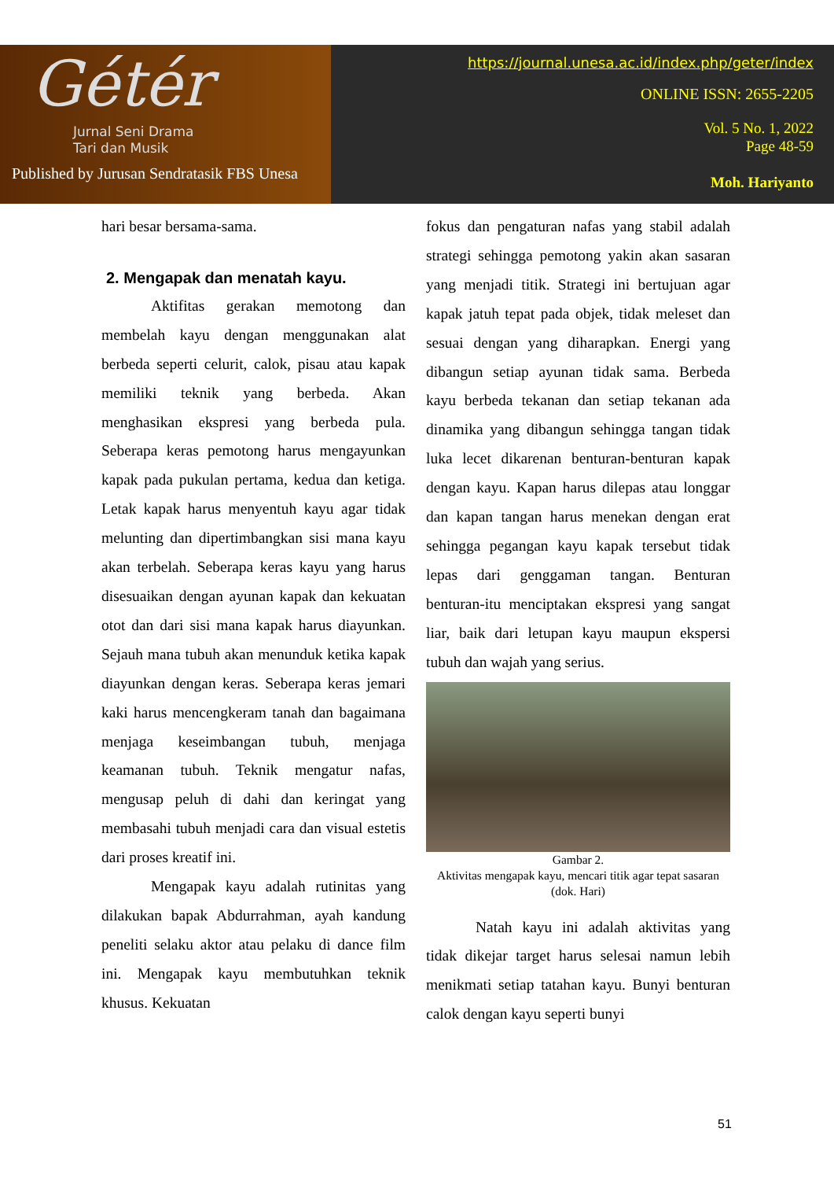Gétér
Jurnal Seni Drama
Tari dan Musik
Published by Jurusan Sendratasik FBS Unesa
https://journal.unesa.ac.id/index.php/geter/index
ONLINE ISSN: 2655-2205
Vol. 5 No. 1, 2022
Page 48-59
Moh. Hariyanto
hari besar bersama-sama.
2. Mengapak dan menatah kayu.
Aktifitas gerakan memotong dan membelah kayu dengan menggunakan alat berbeda seperti celurit, calok, pisau atau kapak memiliki teknik yang berbeda. Akan menghasikan ekspresi yang berbeda pula. Seberapa keras pemotong harus mengayunkan kapak pada pukulan pertama, kedua dan ketiga. Letak kapak harus menyentuh kayu agar tidak melunting dan dipertimbangkan sisi mana kayu akan terbelah. Seberapa keras kayu yang harus disesuaikan dengan ayunan kapak dan kekuatan otot dan dari sisi mana kapak harus diayunkan. Sejauh mana tubuh akan menunduk ketika kapak diayunkan dengan keras. Seberapa keras jemari kaki harus mencengkeram tanah dan bagaimana menjaga keseimbangan tubuh, menjaga keamanan tubuh. Teknik mengatur nafas, mengusap peluh di dahi dan keringat yang membasahi tubuh menjadi cara dan visual estetis dari proses kreatif ini.
Mengapak kayu adalah rutinitas yang dilakukan bapak Abdurrahman, ayah kandung peneliti selaku aktor atau pelaku di dance film ini. Mengapak kayu membutuhkan teknik khusus. Kekuatan
fokus dan pengaturan nafas yang stabil adalah strategi sehingga pemotong yakin akan sasaran yang menjadi titik. Strategi ini bertujuan agar kapak jatuh tepat pada objek, tidak meleset dan sesuai dengan yang diharapkan. Energi yang dibangun setiap ayunan tidak sama. Berbeda kayu berbeda tekanan dan setiap tekanan ada dinamika yang dibangun sehingga tangan tidak luka lecet dikarenan benturan-benturan kapak dengan kayu. Kapan harus dilepas atau longgar dan kapan tangan harus menekan dengan erat sehingga pegangan kayu kapak tersebut tidak lepas dari genggaman tangan. Benturan benturan-itu menciptakan ekspresi yang sangat liar, baik dari letupan kayu maupun ekspersi tubuh dan wajah yang serius.
Gambar 2.
Aktivitas mengapak kayu, mencari titik agar tepat sasaran (dok. Hari)
Natah kayu ini adalah aktivitas yang tidak dikejar target harus selesai namun lebih menikmati setiap tatahan kayu. Bunyi benturan calok dengan kayu seperti bunyi
51